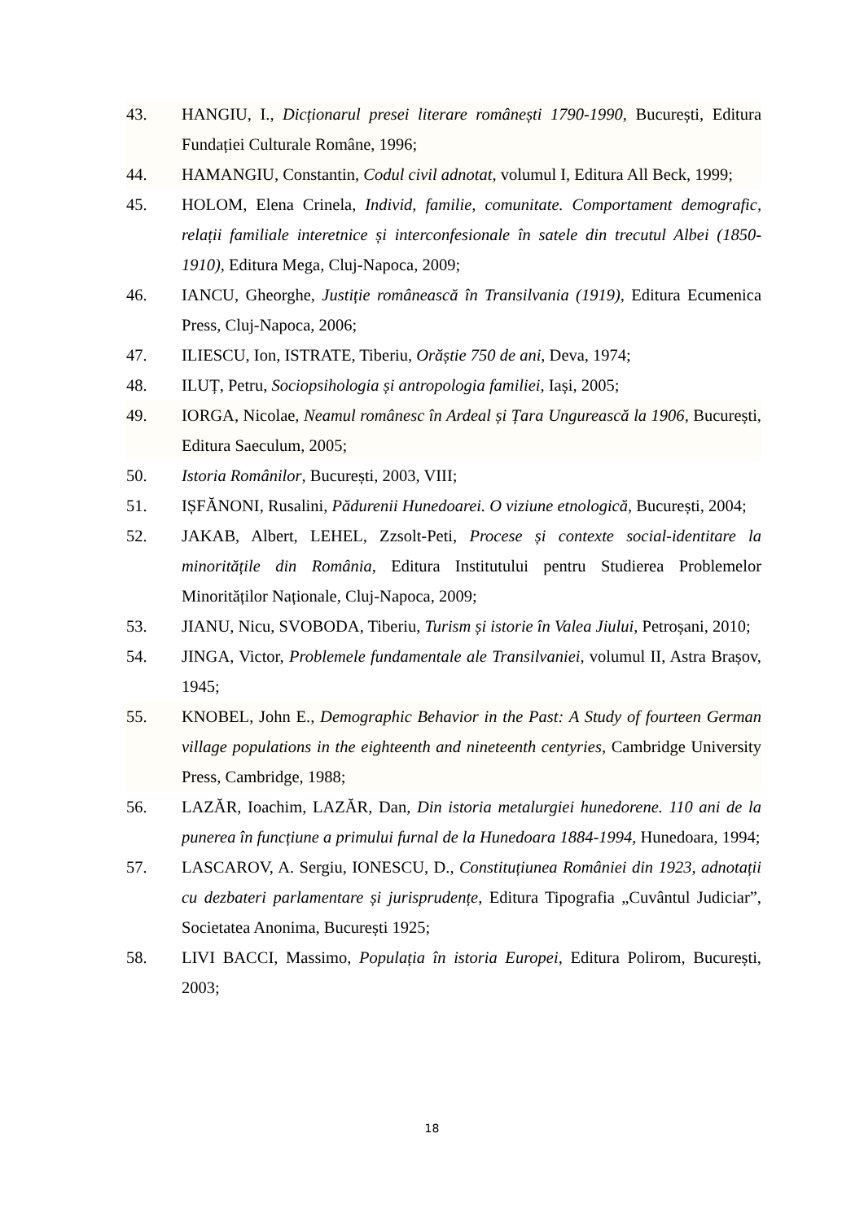43. HANGIU, I., Dicționarul presei literare românești 1790-1990, București, Editura Fundației Culturale Române, 1996;
44. HAMANGIU, Constantin, Codul civil adnotat, volumul I, Editura All Beck, 1999;
45. HOLOM, Elena Crinela, Individ, familie, comunitate. Comportament demografic, relații familiale interetnice și interconfesionale în satele din trecutul Albei (1850-1910), Editura Mega, Cluj-Napoca, 2009;
46. IANCU, Gheorghe, Justiție românească în Transilvania (1919), Editura Ecumenica Press, Cluj-Napoca, 2006;
47. ILIESCU, Ion, ISTRATE, Tiberiu, Orăștie 750 de ani, Deva, 1974;
48. ILUȚ, Petru, Sociopsihologia și antropologia familiei, Iași, 2005;
49. IORGA, Nicolae, Neamul românesc în Ardeal și Țara Ungurească la 1906, București, Editura Saeculum, 2005;
50. Istoria Românilor, București, 2003, VIII;
51. IȘFĂNONI, Rusalini, Pădurenii Hunedoarei. O viziune etnologică, București, 2004;
52. JAKAB, Albert, LEHEL, Zzsolt-Peti, Procese și contexte social-identitare la minoritățile din România, Editura Institutului pentru Studierea Problemelor Minorităților Naționale, Cluj-Napoca, 2009;
53. JIANU, Nicu, SVOBODA, Tiberiu, Turism și istorie în Valea Jiului, Petroșani, 2010;
54. JINGA, Victor, Problemele fundamentale ale Transilvaniei, volumul II, Astra Brașov, 1945;
55. KNOBEL, John E., Demographic Behavior in the Past: A Study of fourteen German village populations in the eighteenth and nineteenth centyries, Cambridge University Press, Cambridge, 1988;
56. LAZĂR, Ioachim, LAZĂR, Dan, Din istoria metalurgiei hunedorene. 110 ani de la punerea în funcțiune a primului furnal de la Hunedoara 1884-1994, Hunedoara, 1994;
57. LASCAROV, A. Sergiu, IONESCU, D., Constituțiunea României din 1923, adnotații cu dezbateri parlamentare și jurisprudențe, Editura Tipografia „Cuvântul Judiciar”, Societatea Anonima, București 1925;
58. LIVI BACCI, Massimo, Populația în istoria Europei, Editura Polirom, București, 2003;
18